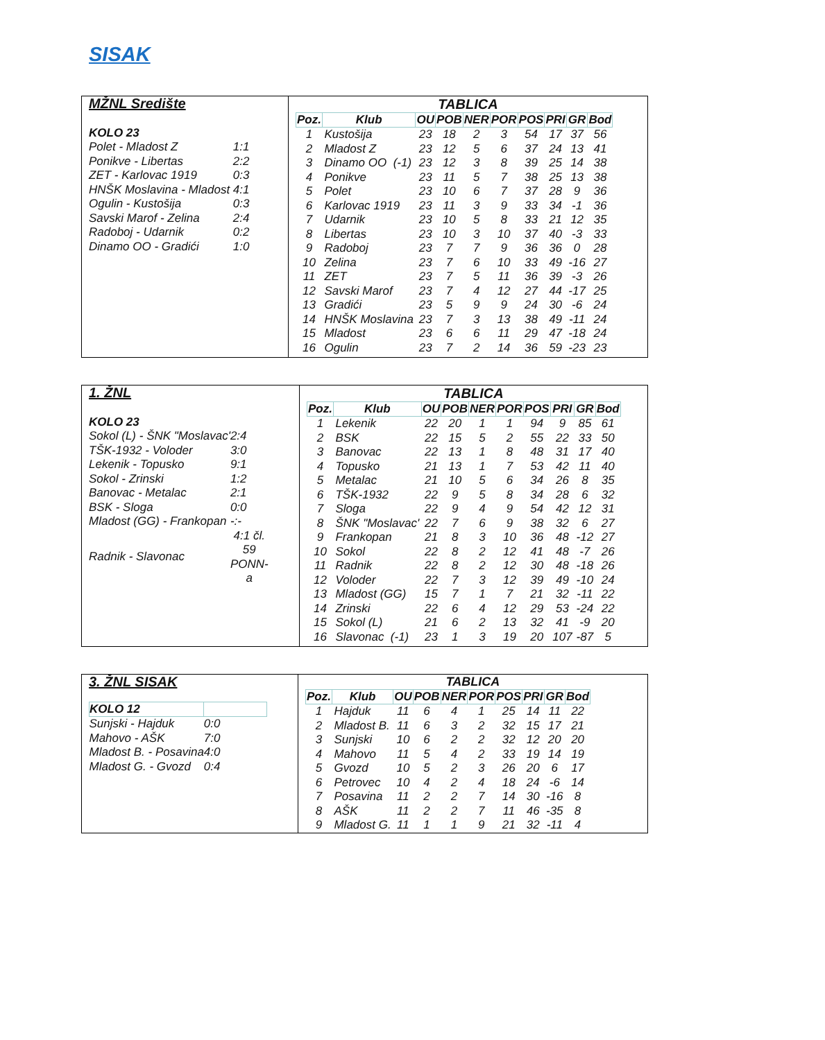SISAK
MŽNL Središte
| KOLO 23 | |
| Polet - Mladost Z | 1:1 |
| Ponikve - Libertas | 2:2 |
| ZET - Karlovac 1919 | 0:3 |
| HNŠK Moslavina - Mladost | 4:1 |
| Ogulin - Kustošija | 0:3 |
| Savski Marof - Zelina | 2:4 |
| Radoboj - Udarnik | 0:2 |
| Dinamo OO - Gradići | 1:0 |
TABLICA
| Poz. | Klub | OU | POB | NER | POR | POS | PRI | GR | Bod |
| --- | --- | --- | --- | --- | --- | --- | --- | --- | --- |
| 1 | Kustošija | 23 | 18 | 2 | 3 | 54 | 17 | 37 | 56 |
| 2 | Mladost Z | 23 | 12 | 5 | 6 | 37 | 24 | 13 | 41 |
| 3 | Dinamo OO (-1) | 23 | 12 | 3 | 8 | 39 | 25 | 14 | 38 |
| 4 | Ponikve | 23 | 11 | 5 | 7 | 38 | 25 | 13 | 38 |
| 5 | Polet | 23 | 10 | 6 | 7 | 37 | 28 | 9 | 36 |
| 6 | Karlovac 1919 | 23 | 11 | 3 | 9 | 33 | 34 | -1 | 36 |
| 7 | Udarnik | 23 | 10 | 5 | 8 | 33 | 21 | 12 | 35 |
| 8 | Libertas | 23 | 10 | 3 | 10 | 37 | 40 | -3 | 33 |
| 9 | Radoboj | 23 | 7 | 7 | 9 | 36 | 36 | 0 | 28 |
| 10 | Zelina | 23 | 7 | 6 | 10 | 33 | 49 | -16 | 27 |
| 11 | ZET | 23 | 7 | 5 | 11 | 36 | 39 | -3 | 26 |
| 12 | Savski Marof | 23 | 7 | 4 | 12 | 27 | 44 | -17 | 25 |
| 13 | Gradići | 23 | 5 | 9 | 9 | 24 | 30 | -6 | 24 |
| 14 | HNŠK Moslavina | 23 | 7 | 3 | 13 | 38 | 49 | -11 | 24 |
| 15 | Mladost | 23 | 6 | 6 | 11 | 29 | 47 | -18 | 24 |
| 16 | Ogulin | 23 | 7 | 2 | 14 | 36 | 59 | -23 | 23 |
1. ŽNL
| KOLO 23 | |
| Sokol (L) - ŠNK "Moslavac' | 2:4 |
| TŠK-1932 - Voloder | 3:0 |
| Lekenik - Topusko | 9:1 |
| Sokol - Zrinski | 1:2 |
| Banovac - Metalac | 2:1 |
| BSK - Sloga | 0:0 |
| Mladost (GG) - Frankopan | -:- |
| Radnik - Slavonac | 4:1 čl. 59 PONN- a |
TABLICA
| Poz. | Klub | OU | POB | NER | POR | POS | PRI | GR | Bod |
| --- | --- | --- | --- | --- | --- | --- | --- | --- | --- |
| 1 | Lekenik | 22 | 20 | 1 | 1 | 94 | 9 | 85 | 61 |
| 2 | BSK | 22 | 15 | 5 | 2 | 55 | 22 | 33 | 50 |
| 3 | Banovac | 22 | 13 | 1 | 8 | 48 | 31 | 17 | 40 |
| 4 | Topusko | 21 | 13 | 1 | 7 | 53 | 42 | 11 | 40 |
| 5 | Metalac | 21 | 10 | 5 | 6 | 34 | 26 | 8 | 35 |
| 6 | TŠK-1932 | 22 | 9 | 5 | 8 | 34 | 28 | 6 | 32 |
| 7 | Sloga | 22 | 9 | 4 | 9 | 54 | 42 | 12 | 31 |
| 8 | ŠNK "Moslavac' | 22 | 7 | 6 | 9 | 38 | 32 | 6 | 27 |
| 9 | Frankopan | 21 | 8 | 3 | 10 | 36 | 48 | -12 | 27 |
| 10 | Sokol | 22 | 8 | 2 | 12 | 41 | 48 | -7 | 26 |
| 11 | Radnik | 22 | 8 | 2 | 12 | 30 | 48 | -18 | 26 |
| 12 | Voloder | 22 | 7 | 3 | 12 | 39 | 49 | -10 | 24 |
| 13 | Mladost (GG) | 15 | 7 | 1 | 7 | 21 | 32 | -11 | 22 |
| 14 | Zrinski | 22 | 6 | 4 | 12 | 29 | 53 | -24 | 22 |
| 15 | Sokol (L) | 21 | 6 | 2 | 13 | 32 | 41 | -9 | 20 |
| 16 | Slavonac (-1) | 23 | 1 | 3 | 19 | 20 | 107 | -87 | 5 |
3. ŽNL SISAK
| KOLO 12 | |
| Sunjski - Hajduk | 0:0 |
| Mahovo - AŠK | 7:0 |
| Mladost B. - Posavina | 4:0 |
| Mladost G. - Gvozd | 0:4 |
TABLICA
| Poz. | Klub | OU | POB | NER | POR | POS | PRI | GR | Bod |
| --- | --- | --- | --- | --- | --- | --- | --- | --- | --- |
| 1 | Hajduk | 11 | 6 | 4 | 1 | 25 | 14 | 11 | 22 |
| 2 | Mladost B. | 11 | 6 | 3 | 2 | 32 | 15 | 17 | 21 |
| 3 | Sunjski | 10 | 6 | 2 | 2 | 32 | 12 | 20 | 20 |
| 4 | Mahovo | 11 | 5 | 4 | 2 | 33 | 19 | 14 | 19 |
| 5 | Gvozd | 10 | 5 | 2 | 3 | 26 | 20 | 6 | 17 |
| 6 | Petrovec | 10 | 4 | 2 | 4 | 18 | 24 | -6 | 14 |
| 7 | Posavina | 11 | 2 | 2 | 7 | 14 | 30 | -16 | 8 |
| 8 | AŠK | 11 | 2 | 2 | 7 | 11 | 46 | -35 | 8 |
| 9 | Mladost G. | 11 | 1 | 1 | 9 | 21 | 32 | -11 | 4 |